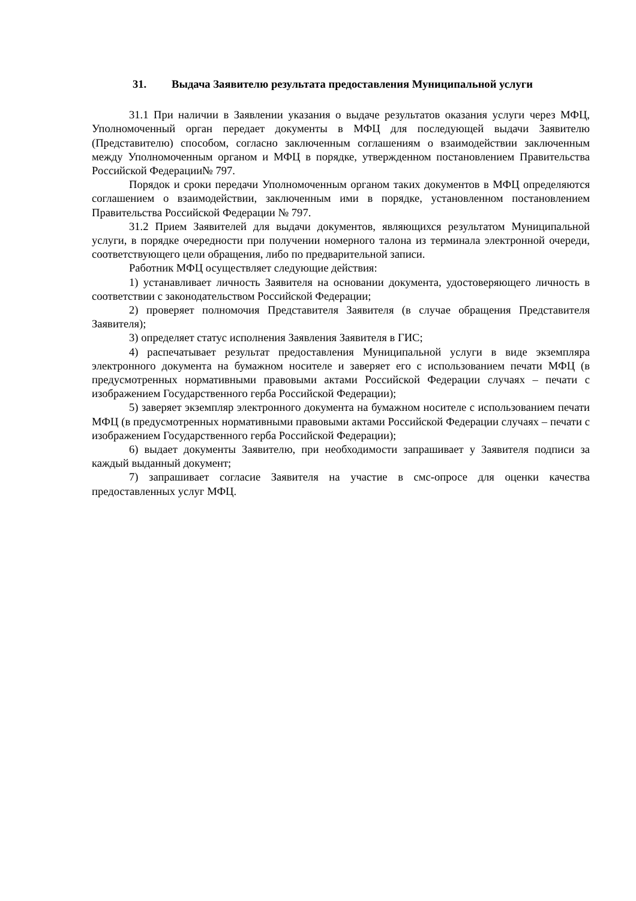31. Выдача Заявителю результата предоставления Муниципальной услуги
31.1 При наличии в Заявлении указания о выдаче результатов оказания услуги через МФЦ, Уполномоченный орган передает документы в МФЦ для последующей выдачи Заявителю (Представителю) способом, согласно заключенным соглашениям о взаимодействии заключенным между Уполномоченным органом и МФЦ в порядке, утвержденном постановлением Правительства Российской Федерации№ 797.
Порядок и сроки передачи Уполномоченным органом таких документов в МФЦ определяются соглашением о взаимодействии, заключенным ими в порядке, установленном постановлением Правительства Российской Федерации № 797.
31.2 Прием Заявителей для выдачи документов, являющихся результатом Муниципальной услуги, в порядке очередности при получении номерного талона из терминала электронной очереди, соответствующего цели обращения, либо по предварительной записи.
Работник МФЦ осуществляет следующие действия:
1) устанавливает личность Заявителя на основании документа, удостоверяющего личность в соответствии с законодательством Российской Федерации;
2) проверяет полномочия Представителя Заявителя (в случае обращения Представителя Заявителя);
3) определяет статус исполнения Заявления Заявителя в ГИС;
4) распечатывает результат предоставления Муниципальной услуги в виде экземпляра электронного документа на бумажном носителе и заверяет его с использованием печати МФЦ (в предусмотренных нормативными правовыми актами Российской Федерации случаях – печати с изображением Государственного герба Российской Федерации);
5) заверяет экземпляр электронного документа на бумажном носителе с использованием печати МФЦ (в предусмотренных нормативными правовыми актами Российской Федерации случаях – печати с изображением Государственного герба Российской Федерации);
6) выдает документы Заявителю, при необходимости запрашивает у Заявителя подписи за каждый выданный документ;
7) запрашивает согласие Заявителя на участие в смс-опросе для оценки качества предоставленных услуг МФЦ.